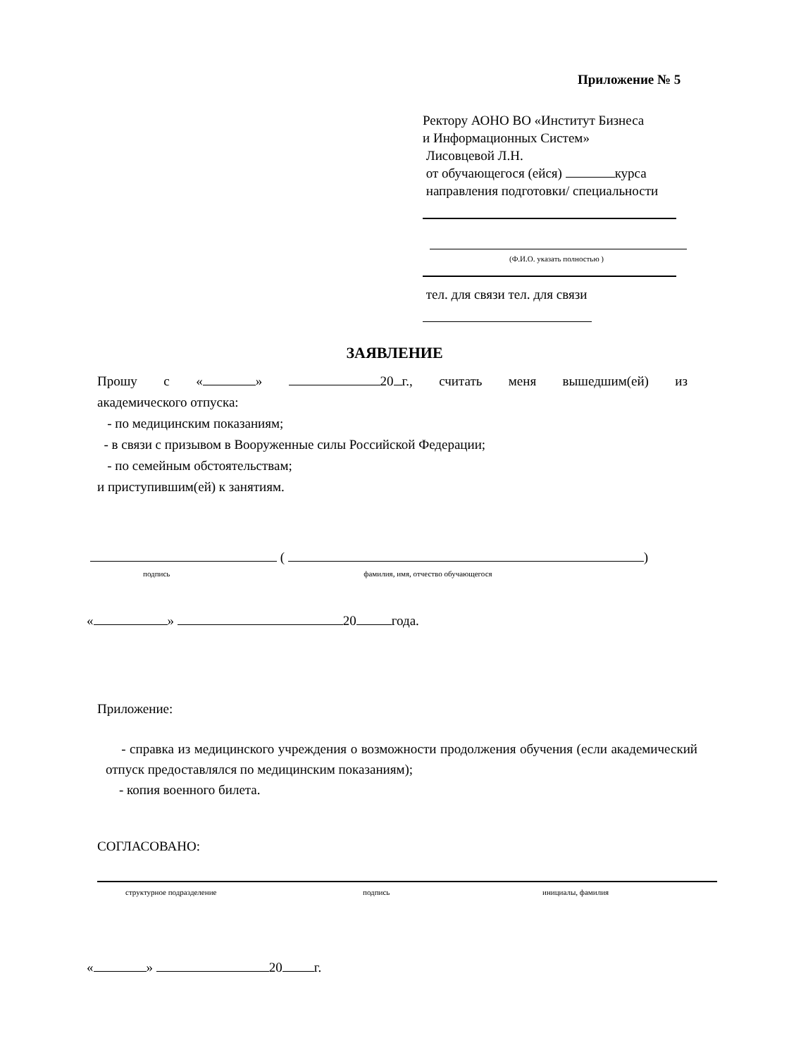Приложение № 5
Ректору АОНО ВО «Институт Бизнеса
и Информационных Систем»
Лисовцевой Л.Н.
от обучающегося (ейся) курса
направления подготовки/ специальности
(Ф.И.О. указать полностью )
тел. для связи тел. для связи
ЗАЯВЛЕНИЕ
Прошу с « » 20 г., считать меня вышедшим(ей) из
академического отпуска:
- по медицинским показаниям;
- в связи с призывом в Вооруженные силы Российской Федерации;
- по семейным обстоятельствам;
и приступившим(ей) к занятиям.
( )
подпись фамилия, имя, отчество обучающегося
« » 20 года.
Приложение:
- справка из медицинского учреждения о возможности продолжения обучения (если академический отпуск предоставлялся по медицинским показаниям);
- копия военного билета.
СОГЛАСОВАНО:
структурное подразделение подпись инициалы, фамилия
« » 20 г.